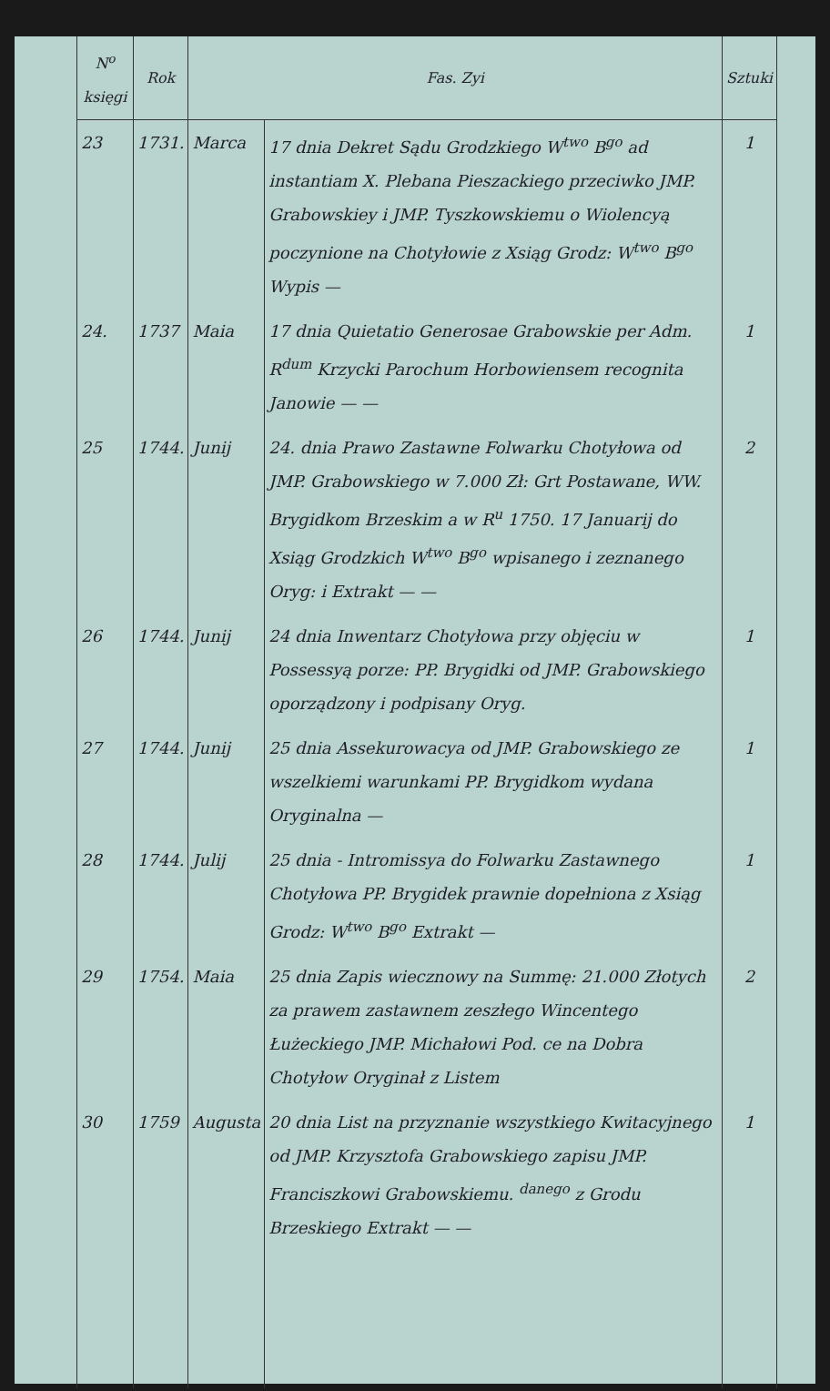| N<sup>o</sup> księgi | Rok | Fas. Zyi | | Sztuki |
| --- | --- | --- | --- | --- |
| 23 | 1731. | Marca | 17 dnia Dekret Sądu Grodzkiego W<sup>two</sup> B<sup>go</sup> ad instantiam X. Plebana Pieszackiego przeciwko JMP. Grabowskiey i JMP. Tyszkowskiemu o Wiolencyą poczynione na Chotyłowie z Xsiąg Grodz: W<sup>two</sup> B<sup>go</sup> Wypis — | 1 |
| 24. | 1737 | Maia | 17 dnia Quietatio Generosae Grabowskie per Adm. R<sup>dum</sup> Krzycki Parochum Horbowiensem recognita Janowie — — | 1 |
| 25 | 1744. | Junij | 24. dnia Prawo Zastawne Folwarku Chotyłowa od JMP. Grabowskiego w 7.000 Zł: Grt Postawane, WW. Brygidkom Brzeskim a w R<sup>u</sup> 1750. 17 Januarij do Xsiąg Grodzkich W<sup>two</sup> B<sup>go</sup> wpisanego i zeznanego Oryg: i Extrakt — — | 2 |
| 26 | 1744. | Junij | 24 dnia Inwentarz Chotyłowa przy objęciu w Possessyą porze: PP. Brygidki od JMP. Grabowskiego oporządzony i podpisany Oryg. | 1 |
| 27 | 1744. | Junij | 25 dnia Assekurowacya od JMP. Grabowskiego ze wszelkiemi warunkami PP. Brygidkom wydana Oryginalna — | 1 |
| 28 | 1744. | Julij | 25 dnia - Intromissya do Folwarku Zastawnego Chotyłowa PP. Brygidek prawnie dopełniona z Xsiąg Grodz: W<sup>two</sup> B<sup>go</sup> Extrakt — | 1 |
| 29 | 1754. | Maia | 25 dnia Zapis wiecznowy na Summę: 21.000 Złotych za prawem zastawnem zeszłego Wincentego Łużeckiego JMP. Michałowi Pod. ce na Dobra Chotyłow Oryginał z Listem | 2 |
| 30 | 1759 | Augusta | 20 dnia List na przyznanie wszystkiego Kwitacyjnego od JMP. Krzysztofa Grabowskiego zapisu JMP. Franciszkowi Grabowskiemu. <sup>danego</sup> z Grodu Brzeskiego Extrakt — — | 1 |